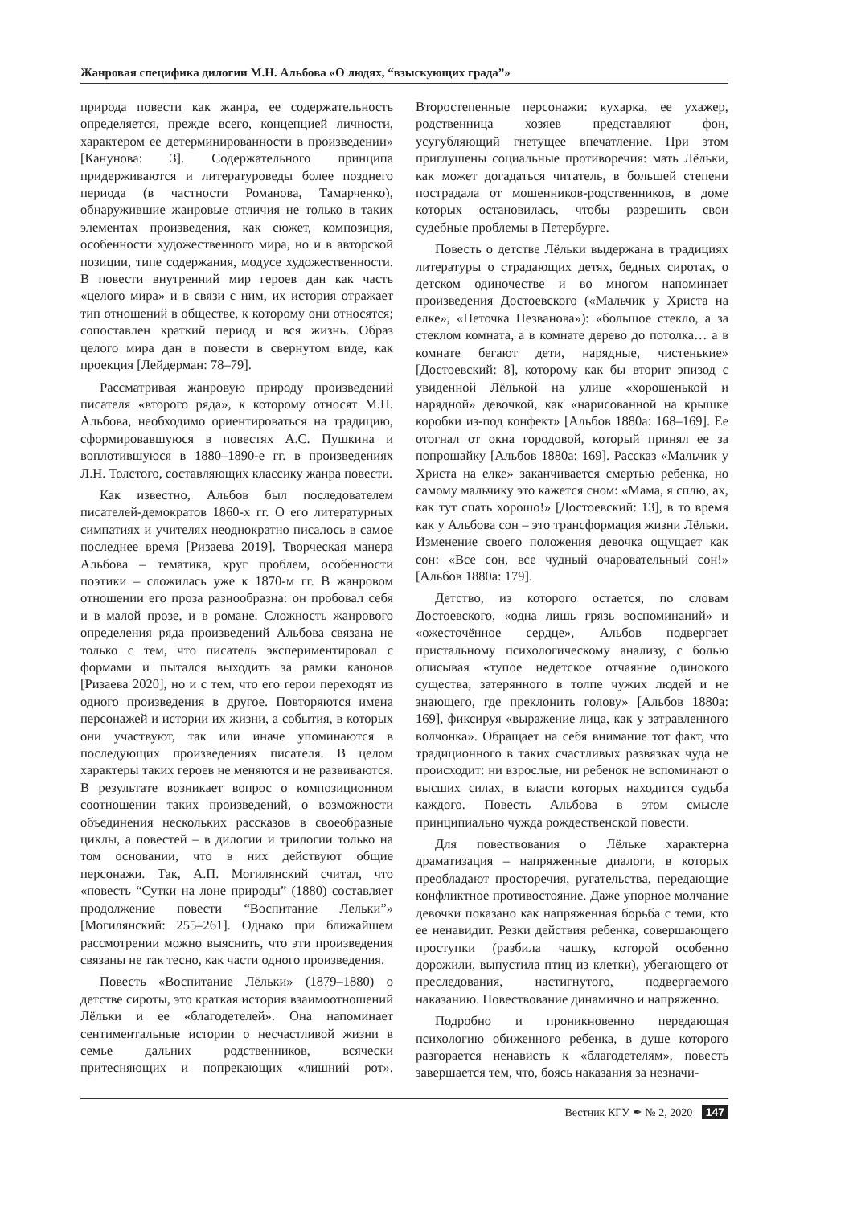Жанровая специфика дилогии М.Н. Альбова «О людях, “взыскующих града”»
природа повести как жанра, ее содержательность определяется, прежде всего, концепцией личности, характером ее детерминированности в произведении» [Канунова: 3]. Содержательного принципа придерживаются и литературоведы более позднего периода (в частности Романова, Тамарченко), обнаружившие жанровые отличия не только в таких элементах произведения, как сюжет, композиция, особенности художественного мира, но и в авторской позиции, типе содержания, модусе художественности. В повести внутренний мир героев дан как часть «целого мира» и в связи с ним, их история отражает тип отношений в обществе, к которому они относятся; сопоставлен краткий период и вся жизнь. Образ целого мира дан в повести в свернутом виде, как проекция [Лейдерман: 78–79].
Рассматривая жанровую природу произведений писателя «второго ряда», к которому относят М.Н. Альбова, необходимо ориентироваться на традицию, сформировавшуюся в повестях А.С. Пушкина и воплотившуюся в 1880–1890-е гг. в произведениях Л.Н. Толстого, составляющих классику жанра повести.
Как известно, Альбов был последователем писателей-демократов 1860-х гг. О его литературных симпатиях и учителях неоднократно писалось в самое последнее время [Ризаева 2019]. Творческая манера Альбова – тематика, круг проблем, особенности поэтики – сложилась уже к 1870-м гг. В жанровом отношении его проза разнообразна: он пробовал себя и в малой прозе, и в романе. Сложность жанрового определения ряда произведений Альбова связана не только с тем, что писатель экспериментировал с формами и пытался выходить за рамки канонов [Ризаева 2020], но и с тем, что его герои переходят из одного произведения в другое. Повторяются имена персонажей и истории их жизни, а события, в которых они участвуют, так или иначе упоминаются в последующих произведениях писателя. В целом характеры таких героев не меняются и не развиваются. В результате возникает вопрос о композиционном соотношении таких произведений, о возможности объединения нескольких рассказов в своеобразные циклы, а повестей – в дилогии и трилогии только на том основании, что в них действуют общие персонажи. Так, А.П. Могилянский считал, что «повесть “Сутки на лоне природы” (1880) составляет продолжение повести “Воспитание Лельки”» [Могилянский: 255–261]. Однако при ближайшем рассмотрении можно выяснить, что эти произведения связаны не так тесно, как части одного произведения.
Повесть «Воспитание Лёльки» (1879–1880) о детстве сироты, это краткая история взаимоотношений Лёльки и ее «благодетелей». Она напоминает сентиментальные истории о несчастливой жизни в семье дальних родственников, всячески притесняющих и попрекающих «лишний рот». Второстепенные персонажи: кухарка, ее ухажер, родственница хозяев представляют фон, усугубляющий гнетущее впечатление. При этом приглушены социальные противоречия: мать Лёльки, как может догадаться читатель, в большей степени пострадала от мошенников-родственников, в доме которых остановилась, чтобы разрешить свои судебные проблемы в Петербурге.
Повесть о детстве Лёльки выдержана в традициях литературы о страдающих детях, бедных сиротах, о детском одиночестве и во многом напоминает произведения Достоевского («Мальчик у Христа на елке», «Неточка Незванова»): «большое стекло, а за стеклом комната, а в комнате дерево до потолка… а в комнате бегают дети, нарядные, чистенькие» [Достоевский: 8], которому как бы вторит эпизод с увиденной Лёлькой на улице «хорошенькой и нарядной» девочкой, как «нарисованной на крышке коробки из-под конфект» [Альбов 1880а: 168–169]. Ее отогнал от окна городовой, который принял ее за попрошайку [Альбов 1880а: 169]. Рассказ «Мальчик у Христа на елке» заканчивается смертью ребенка, но самому мальчику это кажется сном: «Мама, я сплю, ах, как тут спать хорошо!» [Достоевский: 13], в то время как у Альбова сон – это трансформация жизни Лёльки. Изменение своего положения девочка ощущает как сон: «Все сон, все чудный очаровательный сон!» [Альбов 1880а: 179].
Детство, из которого остается, по словам Достоевского, «одна лишь грязь воспоминаний» и «ожесточённое сердце», Альбов подвергает пристальному психологическому анализу, с болью описывая «тупое недетское отчаяние одинокого существа, затерянного в толпе чужих людей и не знающего, где преклонить голову» [Альбов 1880а: 169], фиксируя «выражение лица, как у затравленного волчонка». Обращает на себя внимание тот факт, что традиционного в таких счастливых развязках чуда не происходит: ни взрослые, ни ребенок не вспоминают о высших силах, в власти которых находится судьба каждого. Повесть Альбова в этом смысле принципиально чужда рождественской повести.
Для повествования о Лёльке характерна драматизация – напряженные диалоги, в которых преобладают просторечия, ругательства, передающие конфликтное противостояние. Даже упорное молчание девочки показано как напряженная борьба с теми, кто ее ненавидит. Резки действия ребенка, совершающего проступки (разбила чашку, которой особенно дорожили, выпустила птиц из клетки), убегающего от преследования, настигнутого, подвергаемого наказанию. Повествование динамично и напряженно.
Подробно и проникновенно передающая психологию обиженного ребенка, в душе которого разгорается ненависть к «благодетелям», повесть завершается тем, что, боясь наказания за незначи-
Вестник КГУ ✒ № 2, 2020 147